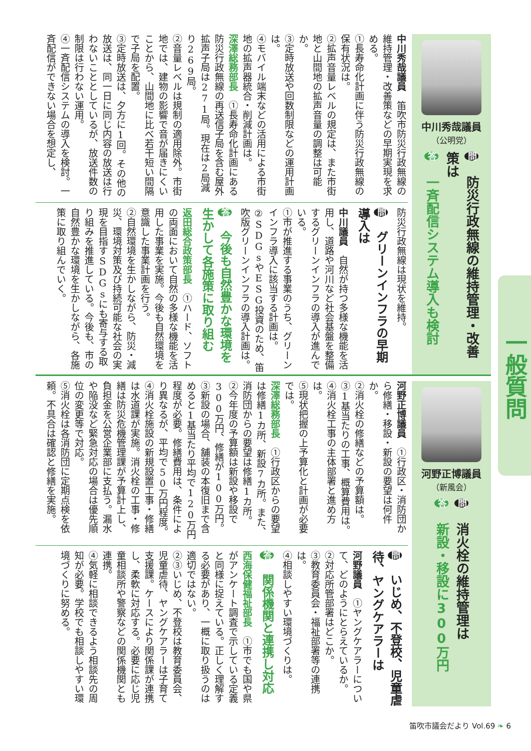一般質問
中川秀哉議員
（公明党）
問 防災行政無線の維持管理・改善策は
答 一斉配信システム導入も検討
中川秀哉議員　笛吹市防災行政無線の維持管理・改善策などの早期実現を求める。
①長寿命化計画に伴う防災行政無線の保有状況は。
②拡声音量レベルの規定は、また市街地と山間地の拡声音量の調整は可能か。
③定時放送や回数制限などの運用計画は。
④モバイル端末などの活用による市街地の拡声器統合・削減計画は。
深澤総務部長　①長寿命化計画にある防災行政無線の再送信子局を含む屋外拡声子局は271局。現在は2局減り269局。
②音量レベルは規制の適用除外。市街地では、建物の影響で音が届きにくいことから、山間地に比べ若干短い間隔で子局を配置。
③定時放送は、夕方に1回。その他の放送は、同一日に同じ内容の放送は行わないこととしているが、放送件数の制限は行わない運用。
④一斉配信システムの導入を検討。一斉配信ができない場合を想定し、
防災行政無線は現状を維持。
問 グリーンインフラの早期導入は
中川議員　自然が持つ多様な機能を活用し、道路や河川など社会基盤を整備するグリーンインフラの導入が進んでいる。
①市が推進する事業のうち、グリーンインフラ導入に該当する計画は。
②SDGsやESG投資のため、笛吹版グリーンインフラの導入計画は。
答 今後も自然豊かな環境を生かして各施策に取り組む
返田総合政策部長　①ハード、ソフトの両面において自然の多様な機能を活用した事業を実施。今後も自然環境を意識した事業計画を行う。
②自然環境を生かしながら、防災・減災、環境対策及び持続可能な社会の実現を目指すSDGsにも寄与する取り組みを推進している。今後も、市の自然豊かな環境を生かしながら、各施策に取り組んでいく。
河野正博議員
（新風会）
問 消火栓の維持管理は
答 新設・移設に300万円
河野正博議員　①行政区・消防団から修繕・移設・新設の要望は何件か。
②消火栓の修繕などの予算額は。
③1基当たりの工事、概算費用は。
④消火栓工事の主体部署と進め方は。
⑤現状把握の上予算化と計画が必要では。
深澤総務部長　①行政区からの要望は修繕1カ所、新設7カ所。また、消防団からの要望は修繕1カ所。
②今年度の予算額は新設や移設で300万円、修繕が100万円。
③新設の場合、舗装の本復旧まで含めると1基当たり平均で120万円程度が必要。修繕費用は、条件により異なるが、平均で50万円程度。
④消火栓施設の新規設置工事・修繕は水道課が実施。消火栓の工事・修繕は防災危機管理課が予算計上し、負担金を公営企業部に支払う。漏水や陥没など緊急対応の場合は優先順位の変更等で対応。
⑤消火栓は各消防団に定期点検を依頼。不具合は確認と修繕を実施。
問 いじめ、不登校、児童虐待、ヤングケアラーは
河野議員　①ヤングケアラーについて、どのようにとらえているか。
②対応所管部署はどこか。
③教育委員会・福祉部署等の連携は。
④相談しやすい環境づくりは。
答 関係機関と連携し対応
西海保健福祉部長　①市でも国や県がアンケート調査で示している定義と同様に捉えている。正しく理解する必要があり、一概に取り扱うのは適切ではない。
②③いじめ、不登校は教育委員会、児童虐待、ヤングケアラーは子育て支援課。ケースにより関係課が連携し、柔軟に対応する。必要に応じ児童相談所や警察などの関係機関とも連携。
④気軽に相談できるよう相談先の周知が必要。学校でも相談しやすい環境づくりに努める。
笛吹市議会だより Vol.69 ❧ 6